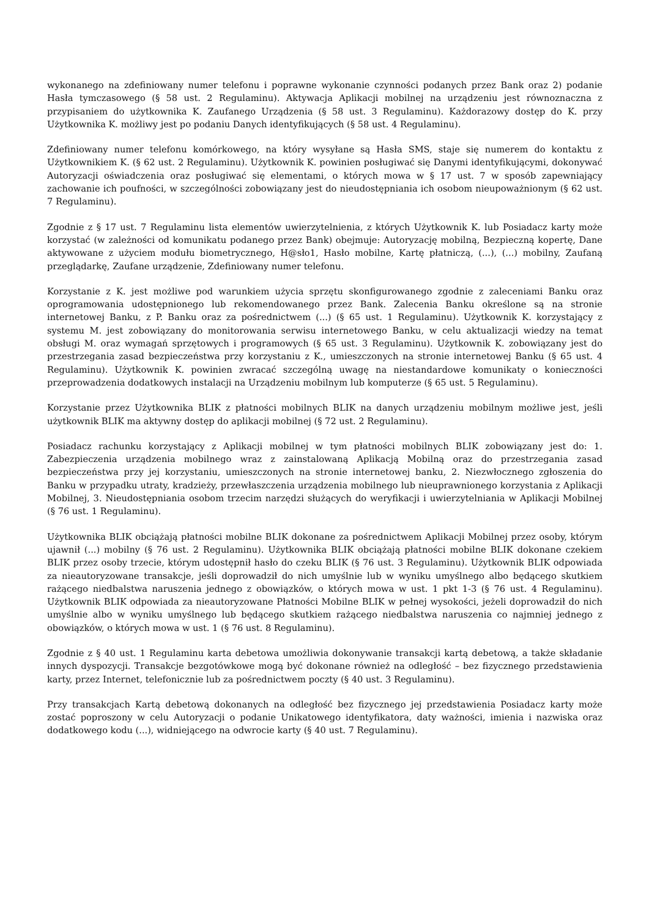wykonanego na zdefiniowany numer telefonu i poprawne wykonanie czynności podanych przez Bank oraz 2) podanie Hasła tymczasowego (§ 58 ust. 2 Regulaminu). Aktywacja Aplikacji mobilnej na urządzeniu jest równoznaczna z przypisaniem do użytkownika K. Zaufanego Urządzenia (§ 58 ust. 3 Regulaminu). Każdorazowy dostęp do K. przy Użytkownika K. możliwy jest po podaniu Danych identyfikujących (§ 58 ust. 4 Regulaminu).
Zdefiniowany numer telefonu komórkowego, na który wysyłane są Hasła SMS, staje się numerem do kontaktu z Użytkownikiem K. (§ 62 ust. 2 Regulaminu). Użytkownik K. powinien posługiwać się Danymi identyfikującymi, dokonywać Autoryzacji oświadczenia oraz posługiwać się elementami, o których mowa w § 17 ust. 7 w sposób zapewniający zachowanie ich poufności, w szczególności zobowiązany jest do nieudostępniania ich osobom nieupoważnionym (§ 62 ust. 7 Regulaminu).
Zgodnie z § 17 ust. 7 Regulaminu lista elementów uwierzytelnienia, z których Użytkownik K. lub Posiadacz karty może korzystać (w zależności od komunikatu podanego przez Bank) obejmuje: Autoryzację mobilną, Bezpieczną kopertę, Dane aktywowane z użyciem modułu biometrycznego, H@sło1, Hasło mobilne, Kartę płatniczą, (...), (...) mobilny, Zaufaną przeglądarkę, Zaufane urządzenie, Zdefiniowany numer telefonu.
Korzystanie z K. jest możliwe pod warunkiem użycia sprzętu skonfigurowanego zgodnie z zaleceniami Banku oraz oprogramowania udostępnionego lub rekomendowanego przez Bank. Zalecenia Banku określone są na stronie internetowej Banku, z P. Banku oraz za pośrednictwem (...) (§ 65 ust. 1 Regulaminu). Użytkownik K. korzystający z systemu M. jest zobowiązany do monitorowania serwisu internetowego Banku, w celu aktualizacji wiedzy na temat obsługi M. oraz wymagań sprzętowych i programowych (§ 65 ust. 3 Regulaminu). Użytkownik K. zobowiązany jest do przestrzegania zasad bezpieczeństwa przy korzystaniu z K., umieszczonych na stronie internetowej Banku (§ 65 ust. 4 Regulaminu). Użytkownik K. powinien zwracać szczególną uwagę na niestandardowe komunikaty o konieczności przeprowadzenia dodatkowych instalacji na Urządzeniu mobilnym lub komputerze (§ 65 ust. 5 Regulaminu).
Korzystanie przez Użytkownika BLIK z płatności mobilnych BLIK na danych urządzeniu mobilnym możliwe jest, jeśli użytkownik BLIK ma aktywny dostęp do aplikacji mobilnej (§ 72 ust. 2 Regulaminu).
Posiadacz rachunku korzystający z Aplikacji mobilnej w tym płatności mobilnych BLIK zobowiązany jest do: 1. Zabezpieczenia urządzenia mobilnego wraz z zainstalowaną Aplikacją Mobilną oraz do przestrzegania zasad bezpieczeństwa przy jej korzystaniu, umieszczonych na stronie internetowej banku, 2. Niezwłocznego zgłoszenia do Banku w przypadku utraty, kradzieży, przewłaszczenia urządzenia mobilnego lub nieuprawnionego korzystania z Aplikacji Mobilnej, 3. Nieudostępniania osobom trzecim narzędzi służących do weryfikacji i uwierzytelniania w Aplikacji Mobilnej (§ 76 ust. 1 Regulaminu).
Użytkownika BLIK obciążają płatności mobilne BLIK dokonane za pośrednictwem Aplikacji Mobilnej przez osoby, którym ujawnił (...) mobilny (§ 76 ust. 2 Regulaminu). Użytkownika BLIK obciążają płatności mobilne BLIK dokonane czekiem BLIK przez osoby trzecie, którym udostępnił hasło do czeku BLIK (§ 76 ust. 3 Regulaminu). Użytkownik BLIK odpowiada za nieautoryzowane transakcje, jeśli doprowadził do nich umyślnie lub w wyniku umyślnego albo będącego skutkiem rażącego niedbalstwa naruszenia jednego z obowiązków, o których mowa w ust. 1 pkt 1-3 (§ 76 ust. 4 Regulaminu). Użytkownik BLIK odpowiada za nieautoryzowane Płatności Mobilne BLIK w pełnej wysokości, jeżeli doprowadził do nich umyślnie albo w wyniku umyślnego lub będącego skutkiem rażącego niedbalstwa naruszenia co najmniej jednego z obowiązków, o których mowa w ust. 1 (§ 76 ust. 8 Regulaminu).
Zgodnie z § 40 ust. 1 Regulaminu karta debetowa umożliwia dokonywanie transakcji kartą debetową, a także składanie innych dyspozycji. Transakcje bezgotówkowe mogą być dokonane również na odległość – bez fizycznego przedstawienia karty, przez Internet, telefonicznie lub za pośrednictwem poczty (§ 40 ust. 3 Regulaminu).
Przy transakcjach Kartą debetową dokonanych na odległość bez fizycznego jej przedstawienia Posiadacz karty może zostać poproszony w celu Autoryzacji o podanie Unikatowego identyfikatora, daty ważności, imienia i nazwiska oraz dodatkowego kodu (...), widniejącego na odwrocie karty (§ 40 ust. 7 Regulaminu).